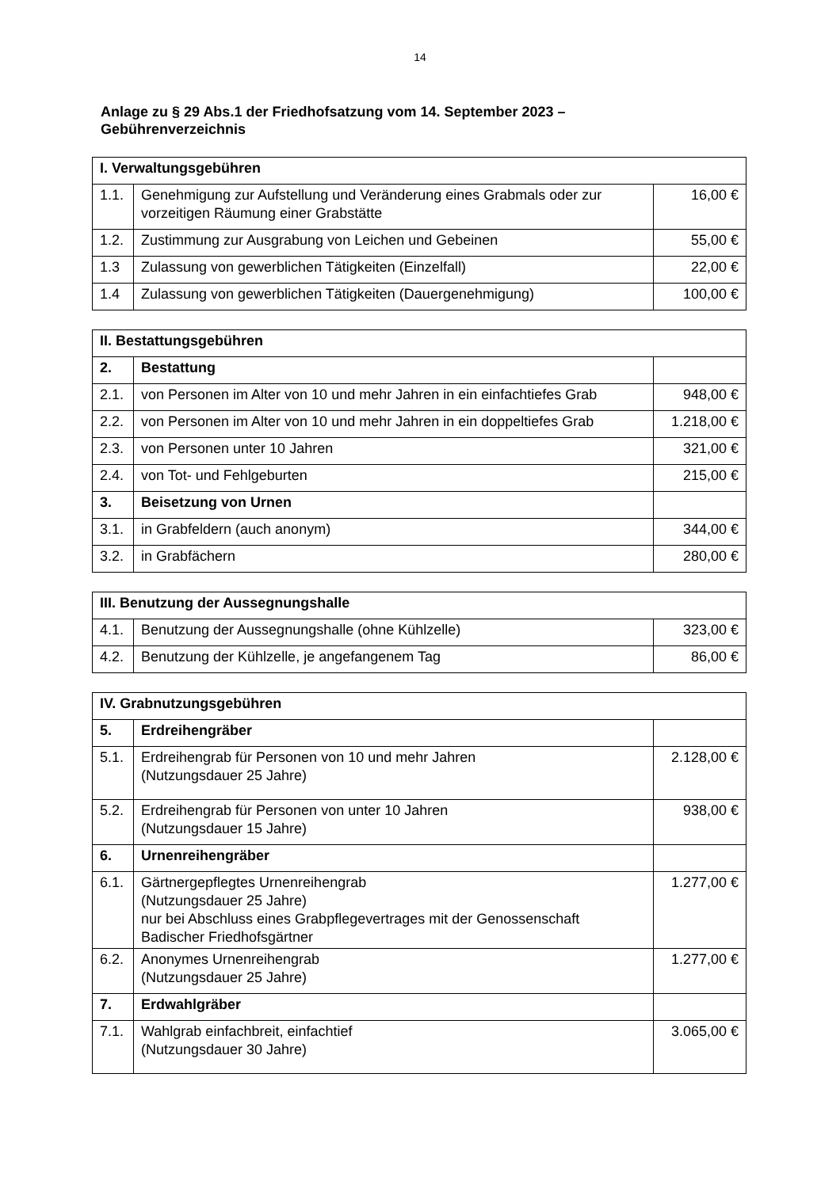14
Anlage zu § 29 Abs.1 der Friedhofsatzung vom 14. September 2023 –
Gebührenverzeichnis
| I. Verwaltungsgebühren | | |
| 1.1. | Genehmigung zur Aufstellung und Veränderung eines Grabmals oder zur vorzeitigen Räumung einer Grabstätte | 16,00 € |
| 1.2. | Zustimmung zur Ausgrabung von Leichen und Gebeinen | 55,00 € |
| 1.3 | Zulassung von gewerblichen Tätigkeiten (Einzelfall) | 22,00 € |
| 1.4 | Zulassung von gewerblichen Tätigkeiten (Dauergenehmigung) | 100,00 € |
| II. Bestattungsgebühren | | |
| 2. | Bestattung | |
| 2.1. | von Personen im Alter von 10 und mehr Jahren in ein einfachtiefes Grab | 948,00 € |
| 2.2. | von Personen im Alter von 10 und mehr Jahren in ein doppeltiefes Grab | 1.218,00 € |
| 2.3. | von Personen unter 10 Jahren | 321,00 € |
| 2.4. | von Tot- und Fehlgeburten | 215,00 € |
| 3. | Beisetzung von Urnen | |
| 3.1. | in Grabfeldern (auch anonym) | 344,00 € |
| 3.2. | in Grabfächern | 280,00 € |
| III. Benutzung der Aussegnungshalle | | |
| 4.1. | Benutzung der Aussegnungshalle (ohne Kühlzelle) | 323,00 € |
| 4.2. | Benutzung der Kühlzelle, je angefangenem Tag | 86,00 € |
| IV. Grabnutzungsgebühren | | |
| 5. | Erdreihengräber | |
| 5.1. | Erdreihengrab für Personen von 10 und mehr Jahren (Nutzungsdauer 25 Jahre) | 2.128,00 € |
| 5.2. | Erdreihengrab für Personen von unter 10 Jahren (Nutzungsdauer 15 Jahre) | 938,00 € |
| 6. | Urnenreihengräber | |
| 6.1. | Gärtnergepflegtes Urnenreihengrab (Nutzungsdauer 25 Jahre) nur bei Abschluss eines Grabpflegevertrages mit der Genossenschaft Badischer Friedhofsgärtner | 1.277,00 € |
| 6.2. | Anonymes Urnenreihengrab (Nutzungsdauer 25 Jahre) | 1.277,00 € |
| 7. | Erdwahlgräber | |
| 7.1. | Wahlgrab einfachbreit, einfachtief (Nutzungsdauer 30 Jahre) | 3.065,00 € |